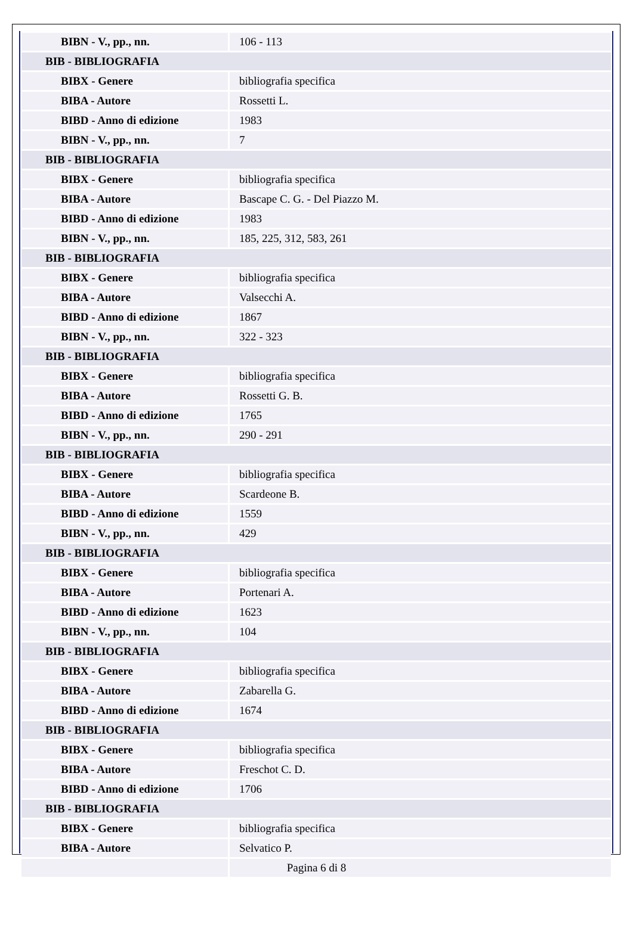| BIBN - V., pp., nn. | 106 - 113 |
| BIB - BIBLIOGRAFIA | |
| BIBX - Genere | bibliografia specifica |
| BIBA - Autore | Rossetti L. |
| BIBD - Anno di edizione | 1983 |
| BIBN - V., pp., nn. | 7 |
| BIB - BIBLIOGRAFIA | |
| BIBX - Genere | bibliografia specifica |
| BIBA - Autore | Bascape C. G. - Del Piazzo M. |
| BIBD - Anno di edizione | 1983 |
| BIBN - V., pp., nn. | 185, 225, 312, 583, 261 |
| BIB - BIBLIOGRAFIA | |
| BIBX - Genere | bibliografia specifica |
| BIBA - Autore | Valsecchi A. |
| BIBD - Anno di edizione | 1867 |
| BIBN - V., pp., nn. | 322 - 323 |
| BIB - BIBLIOGRAFIA | |
| BIBX - Genere | bibliografia specifica |
| BIBA - Autore | Rossetti G. B. |
| BIBD - Anno di edizione | 1765 |
| BIBN - V., pp., nn. | 290 - 291 |
| BIB - BIBLIOGRAFIA | |
| BIBX - Genere | bibliografia specifica |
| BIBA - Autore | Scardeone B. |
| BIBD - Anno di edizione | 1559 |
| BIBN - V., pp., nn. | 429 |
| BIB - BIBLIOGRAFIA | |
| BIBX - Genere | bibliografia specifica |
| BIBA - Autore | Portenari A. |
| BIBD - Anno di edizione | 1623 |
| BIBN - V., pp., nn. | 104 |
| BIB - BIBLIOGRAFIA | |
| BIBX - Genere | bibliografia specifica |
| BIBA - Autore | Zabarella G. |
| BIBD - Anno di edizione | 1674 |
| BIB - BIBLIOGRAFIA | |
| BIBX - Genere | bibliografia specifica |
| BIBA - Autore | Freschot C. D. |
| BIBD - Anno di edizione | 1706 |
| BIB - BIBLIOGRAFIA | |
| BIBX - Genere | bibliografia specifica |
| BIBA - Autore | Selvatico P. |
Pagina 6 di 8